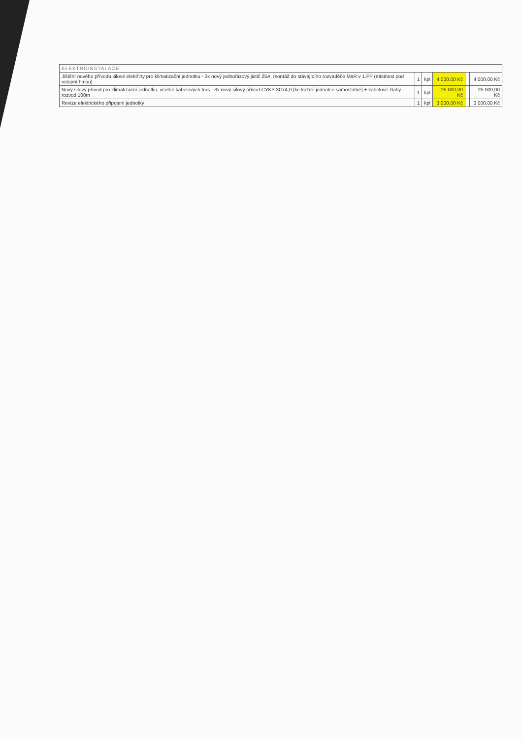| ELEKTROINSTALACE | | | | | |
| --- | --- | --- | --- | --- | --- |
| Jištění nového přívodu silové elektřiny pro klimatizační jednotku - 3x nový jednofázový jistič 25A, montáž do stávajícího rozvaděče MaR v 1.PP (místnost pod vstupní halou) | 1 | kpl | 4 000,00 Kč | | 4 000,00 Kč |
| Nový silový přívod pro klimatizační jednotku, včetně kabelových tras - 3x nový silový přívod CYKY 3Cx4,0 (ke každé jednotce samostatně) + kabelové žlaby - rozvod 100m | 1 | kpl | 25 000,00 Kč | | 25 000,00 Kč |
| Revize elektrického připojení jednotky | 1 | kpl | 3 000,00 Kč | | 3 000,00 Kč |